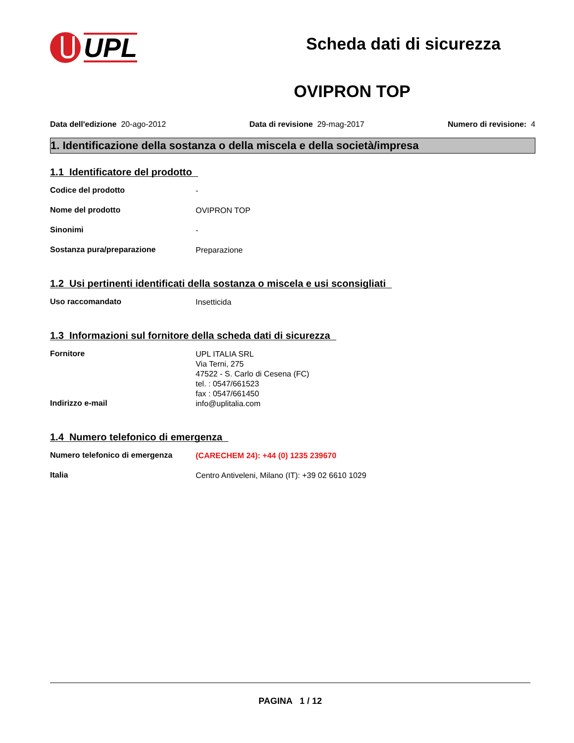UPL
Scheda dati di sicurezza
OVIPRON TOP
Data dell'edizione 20-ago-2012 Data di revisione 29-mag-2017 Numero di revisione: 4
1. Identificazione della sostanza o della miscela e della società/impresa
1.1 Identificatore del prodotto
Codice del prodotto
-
Nome del prodotto
OVIPRON TOP
Sinonimi
-
Sostanza pura/preparazione
Preparazione
1.2 Usi pertinenti identificati della sostanza o miscela e usi sconsigliati
Uso raccomandato
Insetticida
1.3 Informazioni sul fornitore della scheda dati di sicurezza
Fornitore
UPL ITALIA SRL
Via Terni, 275
47522 - S. Carlo di Cesena (FC)
tel. : 0547/661523
fax : 0547/661450
Indirizzo e-mail
info@uplitalia.com
1.4 Numero telefonico di emergenza
Numero telefonico di emergenza
(CARECHEM 24): +44 (0) 1235 239670
Italia
Centro Antiveleni, Milano (IT): +39 02 6610 1029
PAGINA 1 / 12